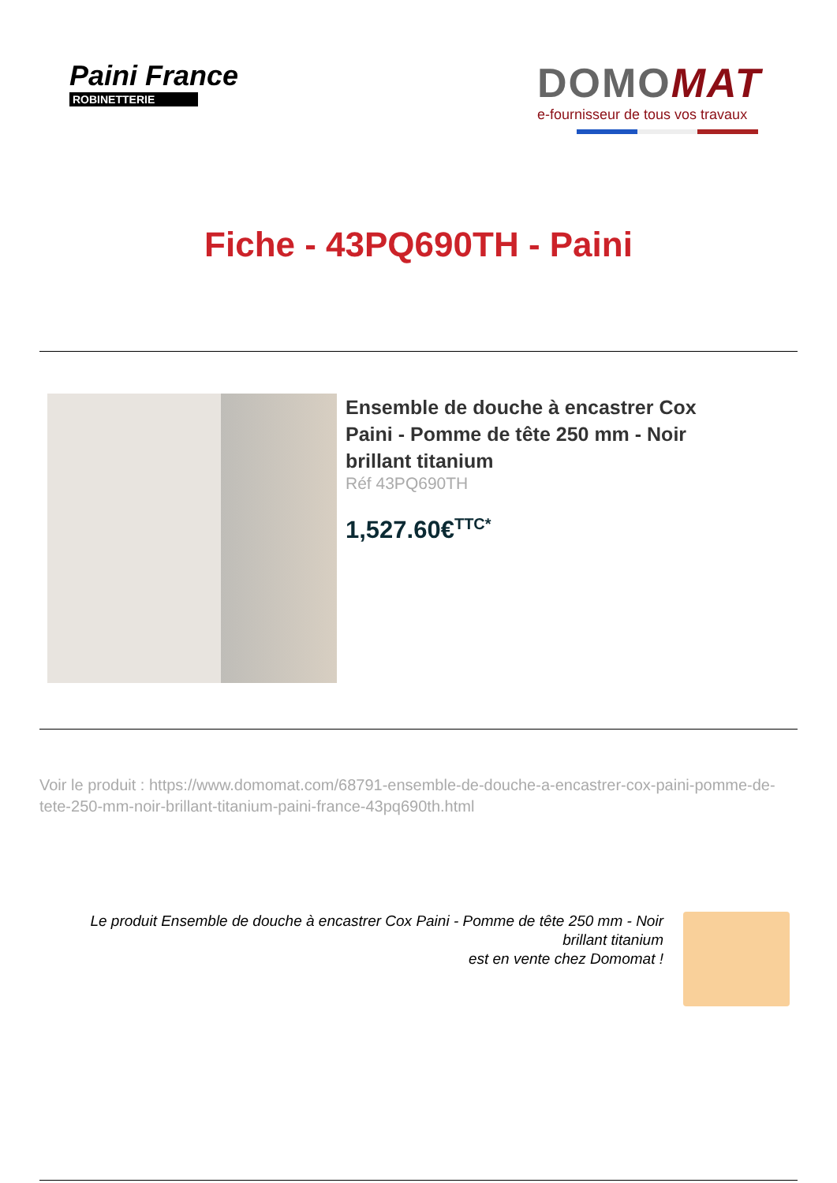Paini France
ROBINETTERIE
DOMOMAT
e-fournisseur de tous vos travaux
Fiche - 43PQ690TH - Paini
Ensemble de douche à encastrer Cox Paini - Pomme de tête 250 mm - Noir brillant titanium
Réf 43PQ690TH
1,527.60€<sup>TTC*</sup>
Voir le produit : https://www.domomat.com/68791-ensemble-de-douche-a-encastrer-cox-paini-pomme-de-tete-250-mm-noir-brillant-titanium-paini-france-43pq690th.html
Le produit Ensemble de douche à encastrer Cox Paini - Pomme de tête 250 mm - Noir brillant titanium
est en vente chez Domomat !